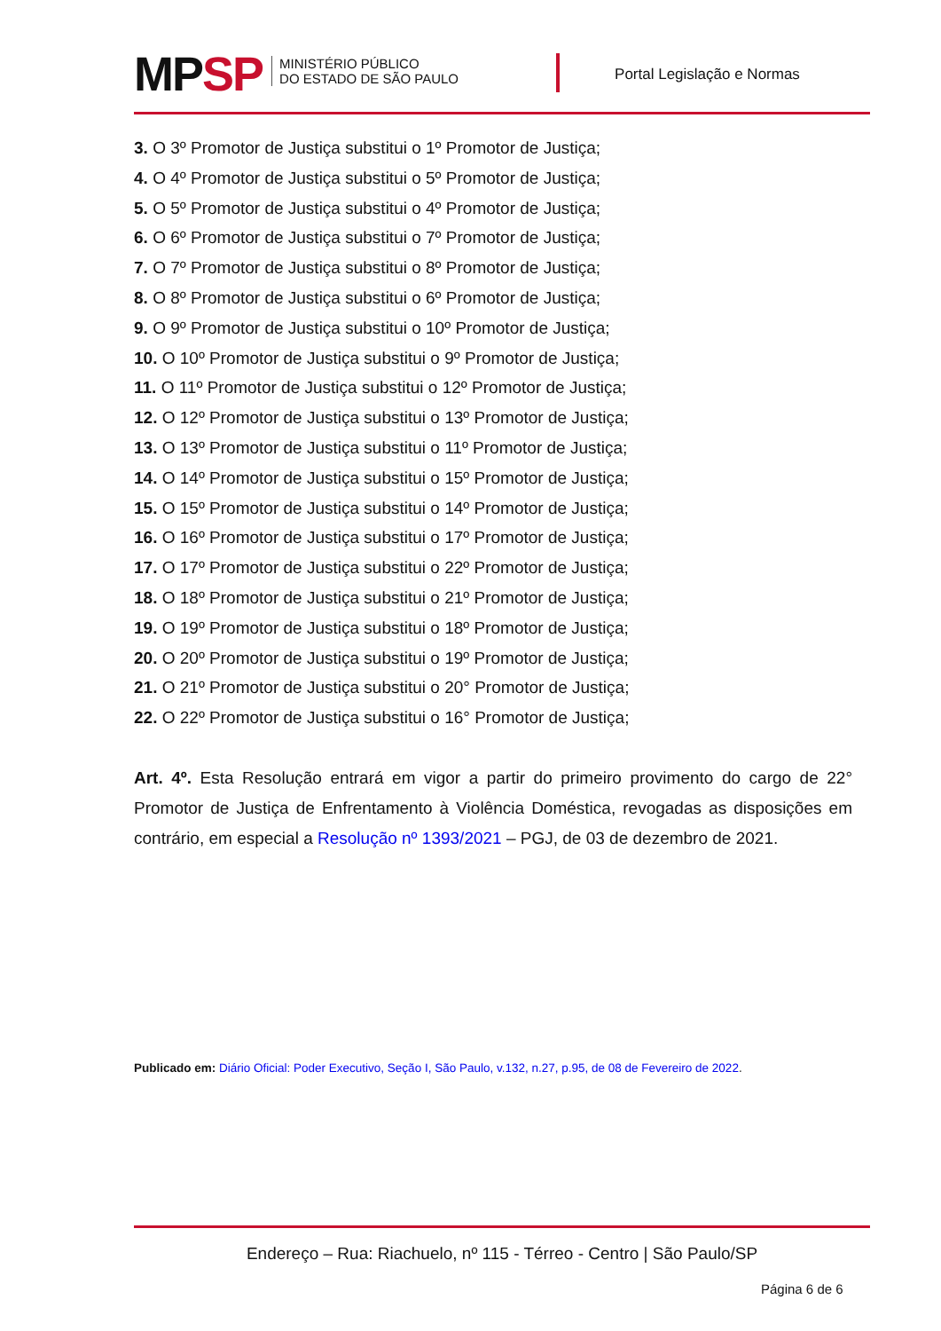MPSP
MINISTÉRIO PÚBLICO
DO ESTADO DE SÃO PAULO
Portal Legislação e Normas
3. O 3º Promotor de Justiça substitui o 1º Promotor de Justiça;
4. O 4º Promotor de Justiça substitui o 5º Promotor de Justiça;
5. O 5º Promotor de Justiça substitui o 4º Promotor de Justiça;
6. O 6º Promotor de Justiça substitui o 7º Promotor de Justiça;
7. O 7º Promotor de Justiça substitui o 8º Promotor de Justiça;
8. O 8º Promotor de Justiça substitui o 6º Promotor de Justiça;
9. O 9º Promotor de Justiça substitui o 10º Promotor de Justiça;
10. O 10º Promotor de Justiça substitui o 9º Promotor de Justiça;
11. O 11º Promotor de Justiça substitui o 12º Promotor de Justiça;
12. O 12º Promotor de Justiça substitui o 13º Promotor de Justiça;
13. O 13º Promotor de Justiça substitui o 11º Promotor de Justiça;
14. O 14º Promotor de Justiça substitui o 15º Promotor de Justiça;
15. O 15º Promotor de Justiça substitui o 14º Promotor de Justiça;
16. O 16º Promotor de Justiça substitui o 17º Promotor de Justiça;
17. O 17º Promotor de Justiça substitui o 22º Promotor de Justiça;
18. O 18º Promotor de Justiça substitui o 21º Promotor de Justiça;
19. O 19º Promotor de Justiça substitui o 18º Promotor de Justiça;
20. O 20º Promotor de Justiça substitui o 19º Promotor de Justiça;
21. O 21º Promotor de Justiça substitui o 20° Promotor de Justiça;
22. O 22º Promotor de Justiça substitui o 16° Promotor de Justiça;
Art. 4º. Esta Resolução entrará em vigor a partir do primeiro provimento do cargo de 22° Promotor de Justiça de Enfrentamento à Violência Doméstica, revogadas as disposições em contrário, em especial a Resolução nº 1393/2021 – PGJ, de 03 de dezembro de 2021.
Publicado em: Diário Oficial: Poder Executivo, Seção I, São Paulo, v.132, n.27, p.95, de 08 de Fevereiro de 2022.
Endereço – Rua: Riachuelo, nº 115 - Térreo - Centro | São Paulo/SP
Página 6 de 6